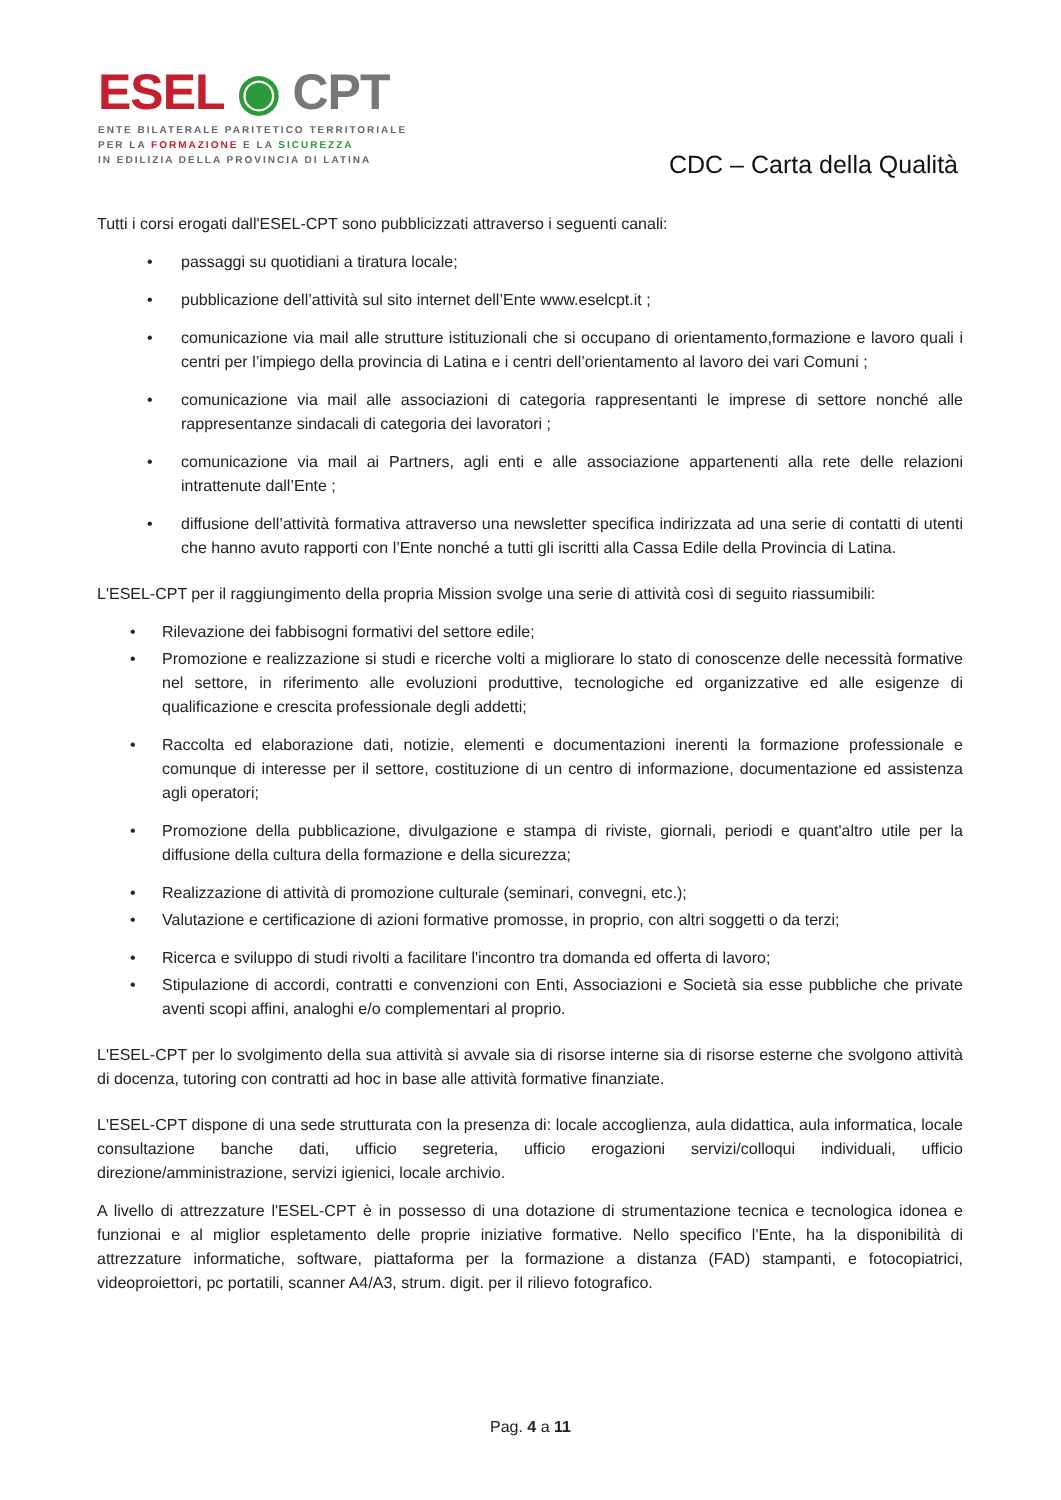ESEL ◉ CPT
ENTE BILATERALE PARITETICO TERRITORIALE
PER LA FORMAZIONE E LA SICUREZZA
IN EDILIZIA DELLA PROVINCIA DI LATINA
CDC – Carta della Qualità
Tutti i corsi erogati dall'ESEL-CPT sono pubblicizzati attraverso i seguenti canali:
• passaggi su quotidiani a tiratura locale;
• pubblicazione dell’attività sul sito internet dell’Ente www.eselcpt.it ;
• comunicazione via mail alle strutture istituzionali che si occupano di orientamento,formazione e lavoro quali i centri per l’impiego della provincia di Latina e i centri dell’orientamento al lavoro dei vari Comuni ;
• comunicazione via mail alle associazioni di categoria rappresentanti le imprese di settore nonché alle rappresentanze sindacali di categoria dei lavoratori ;
• comunicazione via mail ai Partners, agli enti e alle associazione appartenenti alla rete delle relazioni intrattenute dall’Ente ;
• diffusione dell’attività formativa attraverso una newsletter specifica indirizzata ad una serie di contatti di utenti che hanno avuto rapporti con l’Ente nonché a tutti gli iscritti alla Cassa Edile della Provincia di Latina.
L'ESEL-CPT per il raggiungimento della propria Mission svolge una serie di attività così di seguito riassumibili:
• Rilevazione dei fabbisogni formativi del settore edile;
• Promozione e realizzazione si studi e ricerche volti a migliorare lo stato di conoscenze delle necessità formative nel settore, in riferimento alle evoluzioni produttive, tecnologiche ed organizzative ed alle esigenze di qualificazione e crescita professionale degli addetti;
• Raccolta ed elaborazione dati, notizie, elementi e documentazioni inerenti la formazione professionale e comunque di interesse per il settore, costituzione di un centro di informazione, documentazione ed assistenza agli operatori;
• Promozione della pubblicazione, divulgazione e stampa di riviste, giornali, periodi e quant'altro utile per la diffusione della cultura della formazione e della sicurezza;
• Realizzazione di attività di promozione culturale (seminari, convegni, etc.);
• Valutazione e certificazione di azioni formative promosse, in proprio, con altri soggetti o da terzi;
• Ricerca e sviluppo di studi rivolti a facilitare l'incontro tra domanda ed offerta di lavoro;
• Stipulazione di accordi, contratti e convenzioni con Enti, Associazioni e Società sia esse pubbliche che private aventi scopi affini, analoghi e/o complementari al proprio.
L'ESEL-CPT per lo svolgimento della sua attività si avvale sia di risorse interne sia di risorse esterne che svolgono attività di docenza, tutoring con contratti ad hoc in base alle attività formative finanziate.
L'ESEL-CPT dispone di una sede strutturata con la presenza di: locale accoglienza, aula didattica, aula informatica, locale consultazione banche dati, ufficio segreteria, ufficio erogazioni servizi/colloqui individuali, ufficio direzione/amministrazione, servizi igienici, locale archivio.
A livello di attrezzature l'ESEL-CPT è in possesso di una dotazione di strumentazione tecnica e tecnologica idonea e funzionai e al miglior espletamento delle proprie iniziative formative. Nello specifico l'Ente, ha la disponibilità di attrezzature informatiche, software, piattaforma per la formazione a distanza (FAD) stampanti, e fotocopiatrici, videoproiettori, pc portatili, scanner A4/A3, strum. digit. per il rilievo fotografico.
Pag. 4 a 11